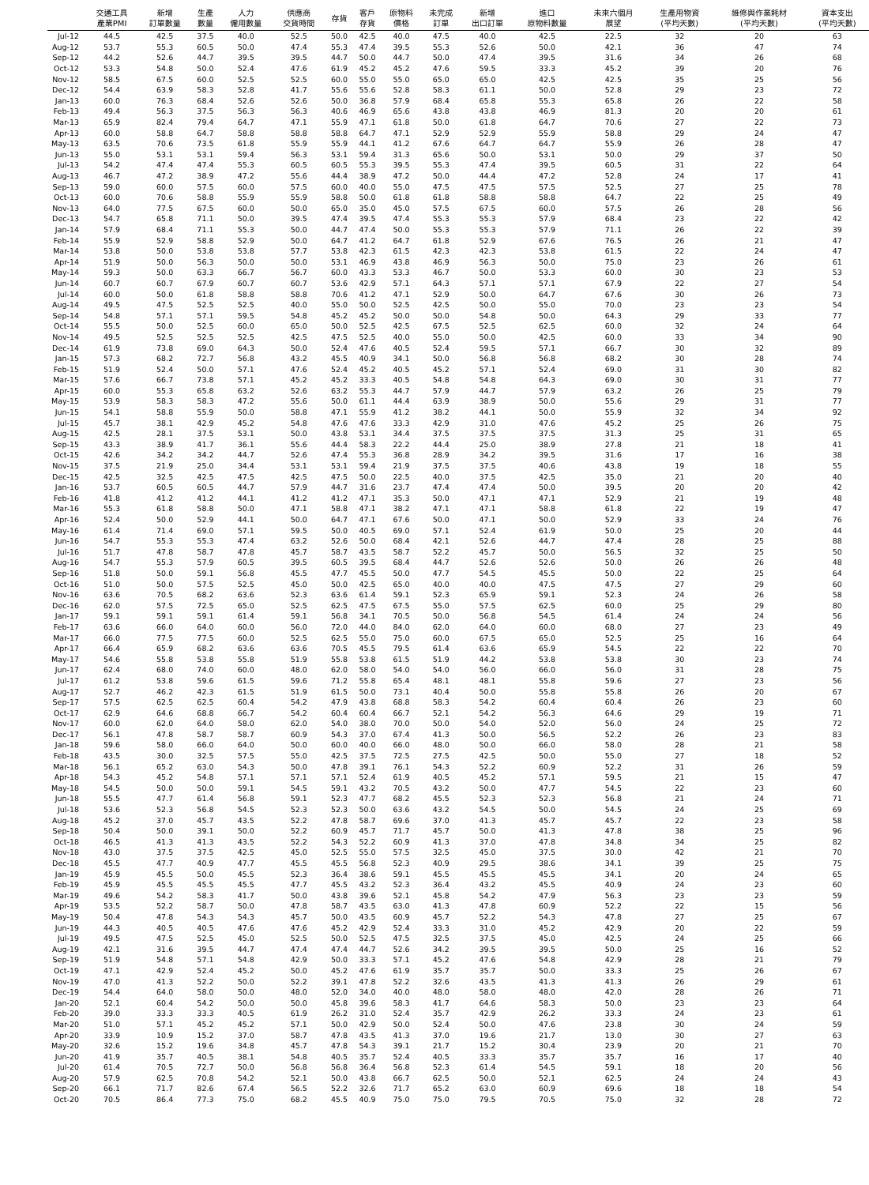| | 交通工具 產業PMI | 新增 訂單數量 | 生產 數量 | 人力 僱用數量 | 供應商 交貨時間 | 存貨 | 客戶 存貨 | 原物料 價格 | 未完成 訂單 | 新增 出口訂單 | 進口 原物料數量 | 未來六個月 展望 | 生產用物資 (平均天數) | 維修與作業耗材 (平均天數) | 資本支出 (平均天數) |
| --- | --- | --- | --- | --- | --- | --- | --- | --- | --- | --- | --- | --- | --- | --- | --- |
| Jul-12 | 44.5 | 42.5 | 37.5 | 40.0 | 52.5 | 50.0 | 42.5 | 40.0 | 47.5 | 40.0 | 42.5 | 22.5 | 32 | 20 | 63 |
| Aug-12 | 53.7 | 55.3 | 60.5 | 50.0 | 47.4 | 55.3 | 47.4 | 39.5 | 55.3 | 52.6 | 50.0 | 42.1 | 36 | 47 | 74 |
| Sep-12 | 44.2 | 52.6 | 44.7 | 39.5 | 39.5 | 44.7 | 50.0 | 44.7 | 50.0 | 47.4 | 39.5 | 31.6 | 34 | 26 | 68 |
| Oct-12 | 53.3 | 54.8 | 50.0 | 52.4 | 47.6 | 61.9 | 45.2 | 45.2 | 47.6 | 59.5 | 33.3 | 45.2 | 39 | 20 | 76 |
| Nov-12 | 58.5 | 67.5 | 60.0 | 52.5 | 52.5 | 60.0 | 55.0 | 55.0 | 65.0 | 65.0 | 42.5 | 42.5 | 35 | 25 | 56 |
| Dec-12 | 54.4 | 63.9 | 58.3 | 52.8 | 41.7 | 55.6 | 55.6 | 52.8 | 58.3 | 61.1 | 50.0 | 52.8 | 29 | 23 | 72 |
| Jan-13 | 60.0 | 76.3 | 68.4 | 52.6 | 52.6 | 50.0 | 36.8 | 57.9 | 68.4 | 65.8 | 55.3 | 65.8 | 26 | 22 | 58 |
| Feb-13 | 49.4 | 56.3 | 37.5 | 56.3 | 56.3 | 40.6 | 46.9 | 65.6 | 43.8 | 43.8 | 46.9 | 81.3 | 20 | 20 | 61 |
| Mar-13 | 65.9 | 82.4 | 79.4 | 64.7 | 47.1 | 55.9 | 47.1 | 61.8 | 50.0 | 61.8 | 64.7 | 70.6 | 27 | 22 | 73 |
| Apr-13 | 60.0 | 58.8 | 64.7 | 58.8 | 58.8 | 58.8 | 64.7 | 47.1 | 52.9 | 52.9 | 55.9 | 58.8 | 29 | 24 | 47 |
| May-13 | 63.5 | 70.6 | 73.5 | 61.8 | 55.9 | 55.9 | 44.1 | 41.2 | 67.6 | 64.7 | 64.7 | 55.9 | 26 | 28 | 47 |
| Jun-13 | 55.0 | 53.1 | 53.1 | 59.4 | 56.3 | 53.1 | 59.4 | 31.3 | 65.6 | 50.0 | 53.1 | 50.0 | 29 | 37 | 50 |
| Jul-13 | 54.2 | 47.4 | 47.4 | 55.3 | 60.5 | 60.5 | 55.3 | 39.5 | 55.3 | 47.4 | 39.5 | 60.5 | 31 | 22 | 64 |
| Aug-13 | 46.7 | 47.2 | 38.9 | 47.2 | 55.6 | 44.4 | 38.9 | 47.2 | 50.0 | 44.4 | 47.2 | 52.8 | 24 | 17 | 41 |
| Sep-13 | 59.0 | 60.0 | 57.5 | 60.0 | 57.5 | 60.0 | 40.0 | 55.0 | 47.5 | 47.5 | 57.5 | 52.5 | 27 | 25 | 78 |
| Oct-13 | 60.0 | 70.6 | 58.8 | 55.9 | 55.9 | 58.8 | 50.0 | 61.8 | 61.8 | 58.8 | 58.8 | 64.7 | 22 | 25 | 49 |
| Nov-13 | 64.0 | 77.5 | 67.5 | 60.0 | 50.0 | 65.0 | 35.0 | 45.0 | 57.5 | 67.5 | 60.0 | 57.5 | 26 | 28 | 56 |
| Dec-13 | 54.7 | 65.8 | 71.1 | 50.0 | 39.5 | 47.4 | 39.5 | 47.4 | 55.3 | 55.3 | 57.9 | 68.4 | 23 | 22 | 42 |
| Jan-14 | 57.9 | 68.4 | 71.1 | 55.3 | 50.0 | 44.7 | 47.4 | 50.0 | 55.3 | 55.3 | 57.9 | 71.1 | 26 | 22 | 39 |
| Feb-14 | 55.9 | 52.9 | 58.8 | 52.9 | 50.0 | 64.7 | 41.2 | 64.7 | 61.8 | 52.9 | 67.6 | 76.5 | 26 | 21 | 47 |
| Mar-14 | 53.8 | 50.0 | 53.8 | 53.8 | 57.7 | 53.8 | 42.3 | 61.5 | 42.3 | 42.3 | 53.8 | 61.5 | 22 | 24 | 47 |
| Apr-14 | 51.9 | 50.0 | 56.3 | 50.0 | 50.0 | 53.1 | 46.9 | 43.8 | 46.9 | 56.3 | 50.0 | 75.0 | 23 | 26 | 61 |
| May-14 | 59.3 | 50.0 | 63.3 | 66.7 | 56.7 | 60.0 | 43.3 | 53.3 | 46.7 | 50.0 | 53.3 | 60.0 | 30 | 23 | 53 |
| Jun-14 | 60.7 | 60.7 | 67.9 | 60.7 | 60.7 | 53.6 | 42.9 | 57.1 | 64.3 | 57.1 | 57.1 | 67.9 | 22 | 27 | 54 |
| Jul-14 | 60.0 | 50.0 | 61.8 | 58.8 | 58.8 | 70.6 | 41.2 | 47.1 | 52.9 | 50.0 | 64.7 | 67.6 | 30 | 26 | 73 |
| Aug-14 | 49.5 | 47.5 | 52.5 | 52.5 | 40.0 | 55.0 | 50.0 | 52.5 | 42.5 | 50.0 | 55.0 | 70.0 | 23 | 23 | 54 |
| Sep-14 | 54.8 | 57.1 | 57.1 | 59.5 | 54.8 | 45.2 | 45.2 | 50.0 | 50.0 | 54.8 | 50.0 | 64.3 | 29 | 33 | 77 |
| Oct-14 | 55.5 | 50.0 | 52.5 | 60.0 | 65.0 | 50.0 | 52.5 | 42.5 | 67.5 | 52.5 | 62.5 | 60.0 | 32 | 24 | 64 |
| Nov-14 | 49.5 | 52.5 | 52.5 | 52.5 | 42.5 | 47.5 | 52.5 | 40.0 | 55.0 | 50.0 | 42.5 | 60.0 | 33 | 34 | 90 |
| Dec-14 | 61.9 | 73.8 | 69.0 | 64.3 | 50.0 | 52.4 | 47.6 | 40.5 | 52.4 | 59.5 | 57.1 | 66.7 | 30 | 32 | 89 |
| Jan-15 | 57.3 | 68.2 | 72.7 | 56.8 | 43.2 | 45.5 | 40.9 | 34.1 | 50.0 | 56.8 | 56.8 | 68.2 | 30 | 28 | 74 |
| Feb-15 | 51.9 | 52.4 | 50.0 | 57.1 | 47.6 | 52.4 | 45.2 | 40.5 | 45.2 | 57.1 | 52.4 | 69.0 | 31 | 30 | 82 |
| Mar-15 | 57.6 | 66.7 | 73.8 | 57.1 | 45.2 | 45.2 | 33.3 | 40.5 | 54.8 | 54.8 | 64.3 | 69.0 | 30 | 31 | 77 |
| Apr-15 | 60.0 | 55.3 | 65.8 | 63.2 | 52.6 | 63.2 | 55.3 | 44.7 | 57.9 | 44.7 | 57.9 | 63.2 | 26 | 25 | 79 |
| May-15 | 53.9 | 58.3 | 58.3 | 47.2 | 55.6 | 50.0 | 61.1 | 44.4 | 63.9 | 38.9 | 50.0 | 55.6 | 29 | 31 | 77 |
| Jun-15 | 54.1 | 58.8 | 55.9 | 50.0 | 58.8 | 47.1 | 55.9 | 41.2 | 38.2 | 44.1 | 50.0 | 55.9 | 32 | 34 | 92 |
| Jul-15 | 45.7 | 38.1 | 42.9 | 45.2 | 54.8 | 47.6 | 47.6 | 33.3 | 42.9 | 31.0 | 47.6 | 45.2 | 25 | 26 | 75 |
| Aug-15 | 42.5 | 28.1 | 37.5 | 53.1 | 50.0 | 43.8 | 53.1 | 34.4 | 37.5 | 37.5 | 37.5 | 31.3 | 25 | 31 | 65 |
| Sep-15 | 43.3 | 38.9 | 41.7 | 36.1 | 55.6 | 44.4 | 58.3 | 22.2 | 44.4 | 25.0 | 38.9 | 27.8 | 21 | 18 | 41 |
| Oct-15 | 42.6 | 34.2 | 34.2 | 44.7 | 52.6 | 47.4 | 55.3 | 36.8 | 28.9 | 34.2 | 39.5 | 31.6 | 17 | 16 | 38 |
| Nov-15 | 37.5 | 21.9 | 25.0 | 34.4 | 53.1 | 53.1 | 59.4 | 21.9 | 37.5 | 37.5 | 40.6 | 43.8 | 19 | 18 | 55 |
| Dec-15 | 42.5 | 32.5 | 42.5 | 47.5 | 42.5 | 47.5 | 50.0 | 22.5 | 40.0 | 37.5 | 42.5 | 35.0 | 21 | 20 | 40 |
| Jan-16 | 53.7 | 60.5 | 60.5 | 44.7 | 57.9 | 44.7 | 31.6 | 23.7 | 47.4 | 47.4 | 50.0 | 39.5 | 20 | 20 | 42 |
| Feb-16 | 41.8 | 41.2 | 41.2 | 44.1 | 41.2 | 41.2 | 47.1 | 35.3 | 50.0 | 47.1 | 47.1 | 52.9 | 21 | 19 | 48 |
| Mar-16 | 55.3 | 61.8 | 58.8 | 50.0 | 47.1 | 58.8 | 47.1 | 38.2 | 47.1 | 47.1 | 58.8 | 61.8 | 22 | 19 | 47 |
| Apr-16 | 52.4 | 50.0 | 52.9 | 44.1 | 50.0 | 64.7 | 47.1 | 67.6 | 50.0 | 47.1 | 50.0 | 52.9 | 33 | 24 | 76 |
| May-16 | 61.4 | 71.4 | 69.0 | 57.1 | 59.5 | 50.0 | 40.5 | 69.0 | 57.1 | 52.4 | 61.9 | 50.0 | 25 | 20 | 44 |
| Jun-16 | 54.7 | 55.3 | 55.3 | 47.4 | 63.2 | 52.6 | 50.0 | 68.4 | 42.1 | 52.6 | 44.7 | 47.4 | 28 | 25 | 88 |
| Jul-16 | 51.7 | 47.8 | 58.7 | 47.8 | 45.7 | 58.7 | 43.5 | 58.7 | 52.2 | 45.7 | 50.0 | 56.5 | 32 | 25 | 50 |
| Aug-16 | 54.7 | 55.3 | 57.9 | 60.5 | 39.5 | 60.5 | 39.5 | 68.4 | 44.7 | 52.6 | 52.6 | 50.0 | 26 | 26 | 48 |
| Sep-16 | 51.8 | 50.0 | 59.1 | 56.8 | 45.5 | 47.7 | 45.5 | 50.0 | 47.7 | 54.5 | 45.5 | 50.0 | 22 | 25 | 64 |
| Oct-16 | 51.0 | 50.0 | 57.5 | 52.5 | 45.0 | 50.0 | 42.5 | 65.0 | 40.0 | 40.0 | 47.5 | 47.5 | 27 | 29 | 60 |
| Nov-16 | 63.6 | 70.5 | 68.2 | 63.6 | 52.3 | 63.6 | 61.4 | 59.1 | 52.3 | 65.9 | 59.1 | 52.3 | 24 | 26 | 58 |
| Dec-16 | 62.0 | 57.5 | 72.5 | 65.0 | 52.5 | 62.5 | 47.5 | 67.5 | 55.0 | 57.5 | 62.5 | 60.0 | 25 | 29 | 80 |
| Jan-17 | 59.1 | 59.1 | 59.1 | 61.4 | 59.1 | 56.8 | 34.1 | 70.5 | 50.0 | 56.8 | 54.5 | 61.4 | 24 | 24 | 56 |
| Feb-17 | 63.6 | 66.0 | 64.0 | 60.0 | 56.0 | 72.0 | 44.0 | 84.0 | 62.0 | 64.0 | 60.0 | 68.0 | 27 | 23 | 49 |
| Mar-17 | 66.0 | 77.5 | 77.5 | 60.0 | 52.5 | 62.5 | 55.0 | 75.0 | 60.0 | 67.5 | 65.0 | 52.5 | 25 | 16 | 64 |
| Apr-17 | 66.4 | 65.9 | 68.2 | 63.6 | 63.6 | 70.5 | 45.5 | 79.5 | 61.4 | 63.6 | 65.9 | 54.5 | 22 | 22 | 70 |
| May-17 | 54.6 | 55.8 | 53.8 | 55.8 | 51.9 | 55.8 | 53.8 | 61.5 | 51.9 | 44.2 | 53.8 | 53.8 | 30 | 23 | 74 |
| Jun-17 | 62.4 | 68.0 | 74.0 | 60.0 | 48.0 | 62.0 | 58.0 | 54.0 | 54.0 | 56.0 | 66.0 | 56.0 | 31 | 28 | 75 |
| Jul-17 | 61.2 | 53.8 | 59.6 | 61.5 | 59.6 | 71.2 | 55.8 | 65.4 | 48.1 | 48.1 | 55.8 | 59.6 | 27 | 23 | 56 |
| Aug-17 | 52.7 | 46.2 | 42.3 | 61.5 | 51.9 | 61.5 | 50.0 | 73.1 | 40.4 | 50.0 | 55.8 | 55.8 | 26 | 20 | 67 |
| Sep-17 | 57.5 | 62.5 | 62.5 | 60.4 | 54.2 | 47.9 | 43.8 | 68.8 | 58.3 | 54.2 | 60.4 | 60.4 | 26 | 23 | 60 |
| Oct-17 | 62.9 | 64.6 | 68.8 | 66.7 | 54.2 | 60.4 | 60.4 | 66.7 | 52.1 | 54.2 | 56.3 | 64.6 | 29 | 19 | 71 |
| Nov-17 | 60.0 | 62.0 | 64.0 | 58.0 | 62.0 | 54.0 | 38.0 | 70.0 | 50.0 | 54.0 | 52.0 | 56.0 | 24 | 25 | 72 |
| Dec-17 | 56.1 | 47.8 | 58.7 | 58.7 | 60.9 | 54.3 | 37.0 | 67.4 | 41.3 | 50.0 | 56.5 | 52.2 | 26 | 23 | 83 |
| Jan-18 | 59.6 | 58.0 | 66.0 | 64.0 | 50.0 | 60.0 | 40.0 | 66.0 | 48.0 | 50.0 | 66.0 | 58.0 | 28 | 21 | 58 |
| Feb-18 | 43.5 | 30.0 | 32.5 | 57.5 | 55.0 | 42.5 | 37.5 | 72.5 | 27.5 | 42.5 | 50.0 | 55.0 | 27 | 18 | 52 |
| Mar-18 | 56.1 | 65.2 | 63.0 | 54.3 | 50.0 | 47.8 | 39.1 | 76.1 | 54.3 | 52.2 | 60.9 | 52.2 | 31 | 26 | 59 |
| Apr-18 | 54.3 | 45.2 | 54.8 | 57.1 | 57.1 | 57.1 | 52.4 | 61.9 | 40.5 | 45.2 | 57.1 | 59.5 | 21 | 15 | 47 |
| May-18 | 54.5 | 50.0 | 50.0 | 59.1 | 54.5 | 59.1 | 43.2 | 70.5 | 43.2 | 50.0 | 47.7 | 54.5 | 22 | 23 | 60 |
| Jun-18 | 55.5 | 47.7 | 61.4 | 56.8 | 59.1 | 52.3 | 47.7 | 68.2 | 45.5 | 52.3 | 52.3 | 56.8 | 21 | 24 | 71 |
| Jul-18 | 53.6 | 52.3 | 56.8 | 54.5 | 52.3 | 52.3 | 50.0 | 63.6 | 43.2 | 54.5 | 50.0 | 54.5 | 24 | 25 | 69 |
| Aug-18 | 45.2 | 37.0 | 45.7 | 43.5 | 52.2 | 47.8 | 58.7 | 69.6 | 37.0 | 41.3 | 45.7 | 45.7 | 22 | 23 | 58 |
| Sep-18 | 50.4 | 50.0 | 39.1 | 50.0 | 52.2 | 60.9 | 45.7 | 71.7 | 45.7 | 50.0 | 41.3 | 47.8 | 38 | 25 | 96 |
| Oct-18 | 46.5 | 41.3 | 41.3 | 43.5 | 52.2 | 54.3 | 52.2 | 60.9 | 41.3 | 37.0 | 47.8 | 34.8 | 34 | 25 | 82 |
| Nov-18 | 43.0 | 37.5 | 37.5 | 42.5 | 45.0 | 52.5 | 55.0 | 57.5 | 32.5 | 45.0 | 37.5 | 30.0 | 42 | 21 | 70 |
| Dec-18 | 45.5 | 47.7 | 40.9 | 47.7 | 45.5 | 45.5 | 56.8 | 52.3 | 40.9 | 29.5 | 38.6 | 34.1 | 39 | 25 | 75 |
| Jan-19 | 45.9 | 45.5 | 50.0 | 45.5 | 52.3 | 36.4 | 38.6 | 59.1 | 45.5 | 45.5 | 45.5 | 34.1 | 20 | 24 | 65 |
| Feb-19 | 45.9 | 45.5 | 45.5 | 45.5 | 47.7 | 45.5 | 43.2 | 52.3 | 36.4 | 43.2 | 45.5 | 40.9 | 24 | 23 | 60 |
| Mar-19 | 49.6 | 54.2 | 58.3 | 41.7 | 50.0 | 43.8 | 39.6 | 52.1 | 45.8 | 54.2 | 47.9 | 56.3 | 23 | 23 | 59 |
| Apr-19 | 53.5 | 52.2 | 58.7 | 50.0 | 47.8 | 58.7 | 43.5 | 63.0 | 41.3 | 47.8 | 60.9 | 52.2 | 22 | 15 | 56 |
| May-19 | 50.4 | 47.8 | 54.3 | 54.3 | 45.7 | 50.0 | 43.5 | 60.9 | 45.7 | 52.2 | 54.3 | 47.8 | 27 | 25 | 67 |
| Jun-19 | 44.3 | 40.5 | 40.5 | 47.6 | 47.6 | 45.2 | 42.9 | 52.4 | 33.3 | 31.0 | 45.2 | 42.9 | 20 | 22 | 59 |
| Jul-19 | 49.5 | 47.5 | 52.5 | 45.0 | 52.5 | 50.0 | 52.5 | 47.5 | 32.5 | 37.5 | 45.0 | 42.5 | 24 | 25 | 66 |
| Aug-19 | 42.1 | 31.6 | 39.5 | 44.7 | 47.4 | 47.4 | 44.7 | 52.6 | 34.2 | 39.5 | 39.5 | 50.0 | 25 | 16 | 52 |
| Sep-19 | 51.9 | 54.8 | 57.1 | 54.8 | 42.9 | 50.0 | 33.3 | 57.1 | 45.2 | 47.6 | 54.8 | 42.9 | 28 | 21 | 79 |
| Oct-19 | 47.1 | 42.9 | 52.4 | 45.2 | 50.0 | 45.2 | 47.6 | 61.9 | 35.7 | 35.7 | 50.0 | 33.3 | 25 | 26 | 67 |
| Nov-19 | 47.0 | 41.3 | 52.2 | 50.0 | 52.2 | 39.1 | 47.8 | 52.2 | 32.6 | 43.5 | 41.3 | 41.3 | 26 | 29 | 61 |
| Dec-19 | 54.4 | 64.0 | 58.0 | 50.0 | 48.0 | 52.0 | 34.0 | 40.0 | 48.0 | 58.0 | 48.0 | 42.0 | 28 | 26 | 71 |
| Jan-20 | 52.1 | 60.4 | 54.2 | 50.0 | 50.0 | 45.8 | 39.6 | 58.3 | 41.7 | 64.6 | 58.3 | 50.0 | 23 | 23 | 64 |
| Feb-20 | 39.0 | 33.3 | 33.3 | 40.5 | 61.9 | 26.2 | 31.0 | 52.4 | 35.7 | 42.9 | 26.2 | 33.3 | 24 | 23 | 61 |
| Mar-20 | 51.0 | 57.1 | 45.2 | 45.2 | 57.1 | 50.0 | 42.9 | 50.0 | 52.4 | 50.0 | 47.6 | 23.8 | 30 | 24 | 59 |
| Apr-20 | 33.9 | 10.9 | 15.2 | 37.0 | 58.7 | 47.8 | 43.5 | 41.3 | 37.0 | 19.6 | 21.7 | 13.0 | 30 | 27 | 63 |
| May-20 | 32.6 | 15.2 | 19.6 | 34.8 | 45.7 | 47.8 | 54.3 | 39.1 | 21.7 | 15.2 | 30.4 | 23.9 | 20 | 21 | 70 |
| Jun-20 | 41.9 | 35.7 | 40.5 | 38.1 | 54.8 | 40.5 | 35.7 | 52.4 | 40.5 | 33.3 | 35.7 | 35.7 | 16 | 17 | 40 |
| Jul-20 | 61.4 | 70.5 | 72.7 | 50.0 | 56.8 | 56.8 | 36.4 | 56.8 | 52.3 | 61.4 | 54.5 | 59.1 | 18 | 20 | 56 |
| Aug-20 | 57.9 | 62.5 | 70.8 | 54.2 | 52.1 | 50.0 | 43.8 | 66.7 | 62.5 | 50.0 | 52.1 | 62.5 | 24 | 24 | 43 |
| Sep-20 | 66.1 | 71.7 | 82.6 | 67.4 | 56.5 | 52.2 | 32.6 | 71.7 | 65.2 | 63.0 | 60.9 | 69.6 | 18 | 18 | 54 |
| Oct-20 | 70.5 | 86.4 | 77.3 | 75.0 | 68.2 | 45.5 | 40.9 | 75.0 | 75.0 | 79.5 | 70.5 | 75.0 | 32 | 28 | 72 |